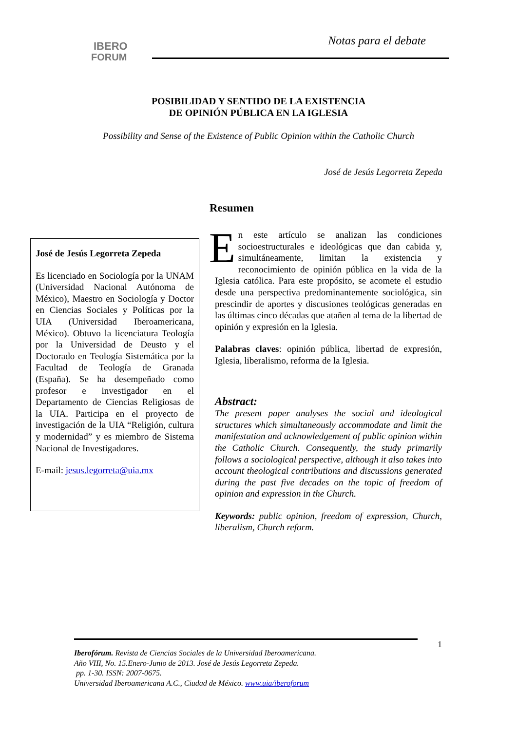IBERO
FORUM
Notas para el debate
POSIBILIDAD Y SENTIDO DE LA EXISTENCIA
DE OPINIÓN PÚBLICA EN LA IGLESIA
Possibility and Sense of the Existence of Public Opinion within the Catholic Church
José de Jesús Legorreta Zepeda
Resumen
José de Jesús Legorreta Zepeda
Es licenciado en Sociología por la UNAM (Universidad Nacional Autónoma de México), Maestro en Sociología y Doctor en Ciencias Sociales y Políticas por la UIA (Universidad Iberoamericana, México). Obtuvo la licenciatura Teología por la Universidad de Deusto y el Doctorado en Teología Sistemática por la Facultad de Teología de Granada (España). Se ha desempeñado como profesor e investigador en el Departamento de Ciencias Religiosas de la UIA. Participa en el proyecto de investigación de la UIA “Religión, cultura y modernidad” y es miembro de Sistema Nacional de Investigadores.
E-mail: jesus.legorreta@uia.mx
En este artículo se analizan las condiciones socioestructurales e ideológicas que dan cabida y, simultáneamente, limitan la existencia y reconocimiento de opinión pública en la vida de la Iglesia católica. Para este propósito, se acomete el estudio desde una perspectiva predominantemente sociológica, sin prescindir de aportes y discusiones teológicas generadas en las últimas cinco décadas que atañen al tema de la libertad de opinión y expresión en la Iglesia.
Palabras claves: opinión pública, libertad de expresión, Iglesia, liberalismo, reforma de la Iglesia.
Abstract:
The present paper analyses the social and ideological structures which simultaneously accommodate and limit the manifestation and acknowledgement of public opinion within the Catholic Church. Consequently, the study primarily follows a sociological perspective, although it also takes into account theological contributions and discussions generated during the past five decades on the topic of freedom of opinion and expression in the Church.
Keywords: public opinion, freedom of expression, Church, liberalism, Church reform.
1
Iberofórum. Revista de Ciencias Sociales de la Universidad Iberoamericana.
Año VIII, No. 15.Enero-Junio de 2013. José de Jesús Legorreta Zepeda.
pp. 1-30. ISSN: 2007-0675.
Universidad Iberoamericana A.C., Ciudad de México. www.uia/iberoforum